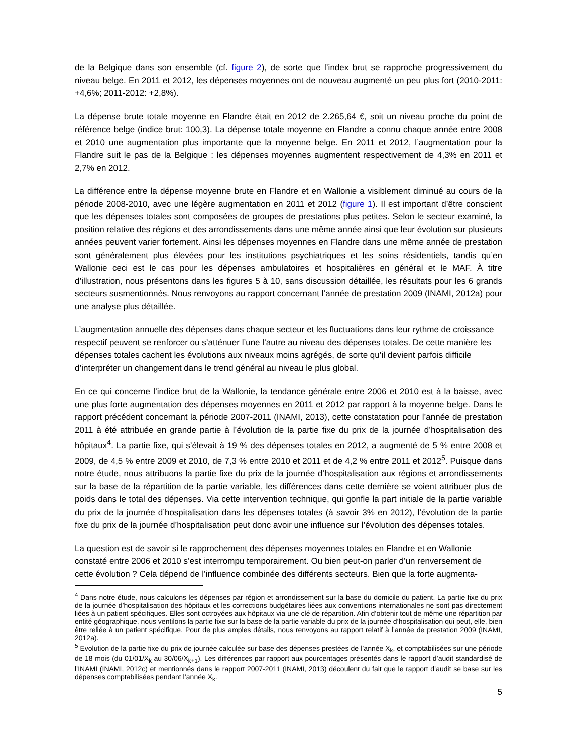de la Belgique dans son ensemble (cf. figure 2), de sorte que l’index brut se rapproche progressivement du niveau belge. En 2011 et 2012, les dépenses moyennes ont de nouveau augmenté un peu plus fort (2010-2011: +4,6%; 2011-2012: +2,8%).
La dépense brute totale moyenne en Flandre était en 2012 de 2.265,64 €, soit un niveau proche du point de référence belge (indice brut: 100,3). La dépense totale moyenne en Flandre a connu chaque année entre 2008 et 2010 une augmentation plus importante que la moyenne belge. En 2011 et 2012, l’augmentation pour la Flandre suit le pas de la Belgique : les dépenses moyennes augmentent respectivement de 4,3% en 2011 et 2,7% en 2012.
La différence entre la dépense moyenne brute en Flandre et en Wallonie a visiblement diminué au cours de la période 2008-2010, avec une légère augmentation en 2011 et 2012 (figure 1). Il est important d’être conscient que les dépenses totales sont composées de groupes de prestations plus petites. Selon le secteur examiné, la position relative des régions et des arrondissements dans une même année ainsi que leur évolution sur plusieurs années peuvent varier fortement. Ainsi les dépenses moyennes en Flandre dans une même année de prestation sont généralement plus élevées pour les institutions psychiatriques et les soins résidentiels, tandis qu’en Wallonie ceci est le cas pour les dépenses ambulatoires et hospitalières en général et le MAF. À titre d’illustration, nous présentons dans les figures 5 à 10, sans discussion détaillée, les résultats pour les 6 grands secteurs susmentionnés. Nous renvoyons au rapport concernant l’année de prestation 2009 (INAMI, 2012a) pour une analyse plus détaillée.
L’augmentation annuelle des dépenses dans chaque secteur et les fluctuations dans leur rythme de croissance respectif peuvent se renforcer ou s’atténuer l’une l’autre au niveau des dépenses totales. De cette manière les dépenses totales cachent les évolutions aux niveaux moins agrégés, de sorte qu’il devient parfois difficile d’interpréter un changement dans le trend général au niveau le plus global.
En ce qui concerne l’indice brut de la Wallonie, la tendance générale entre 2006 et 2010 est à la baisse, avec une plus forte augmentation des dépenses moyennes en 2011 et 2012 par rapport à la moyenne belge. Dans le rapport précédent concernant la période 2007-2011 (INAMI, 2013), cette constatation pour l’année de prestation 2011 à été attribuée en grande partie à l’évolution de la partie fixe du prix de la journée d’hospitalisation des hôpitaux<sup>4</sup>. La partie fixe, qui s’élevait à 19 % des dépenses totales en 2012, a augmenté de 5 % entre 2008 et 2009, de 4,5 % entre 2009 et 2010, de 7,3 % entre 2010 et 2011 et de 4,2 % entre 2011 et 2012<sup>5</sup>. Puisque dans notre étude, nous attribuons la partie fixe du prix de la journée d’hospitalisation aux régions et arrondissements sur la base de la répartition de la partie variable, les différences dans cette dernière se voient attribuer plus de poids dans le total des dépenses. Via cette intervention technique, qui gonfle la part initiale de la partie variable du prix de la journée d’hospitalisation dans les dépenses totales (à savoir 3% en 2012), l’évolution de la partie fixe du prix de la journée d’hospitalisation peut donc avoir une influence sur l’évolution des dépenses totales.
La question est de savoir si le rapprochement des dépenses moyennes totales en Flandre et en Wallonie constaté entre 2006 et 2010 s’est interrompu temporairement. Ou bien peut-on parler d’un renversement de cette évolution ? Cela dépend de l’influence combinée des différents secteurs. Bien que la forte augmenta-
<sup>4</sup> Dans notre étude, nous calculons les dépenses par région et arrondissement sur la base du domicile du patient. La partie fixe du prix de la journée d’hospitalisation des hôpitaux et les corrections budgétaires liées aux conventions internationales ne sont pas directement liées à un patient spécifiques. Elles sont octroyées aux hôpitaux via une clé de répartition. Afin d’obtenir tout de même une répartition par entité géographique, nous ventilons la partie fixe sur la base de la partie variable du prix de la journée d’hospitalisation qui peut, elle, bien être reliée à un patient spécifique. Pour de plus amples détails, nous renvoyons au rapport relatif à l’année de prestation 2009 (INAMI, 2012a).
<sup>5</sup> Evolution de la partie fixe du prix de journée calculée sur base des dépenses prestées de l’année X<sub>k</sub>, et comptabilisées sur une période de 18 mois (du 01/01/X<sub>k</sub> au 30/06/X<sub>k+1</sub>). Les différences par rapport aux pourcentages présentés dans le rapport d’audit standardisé de l’INAMI (INAMI, 2012c) et mentionnés dans le rapport 2007-2011 (INAMI, 2013) découlent du fait que le rapport d’audit se base sur les dépenses comptabilisées pendant l’année X<sub>k</sub>.
5